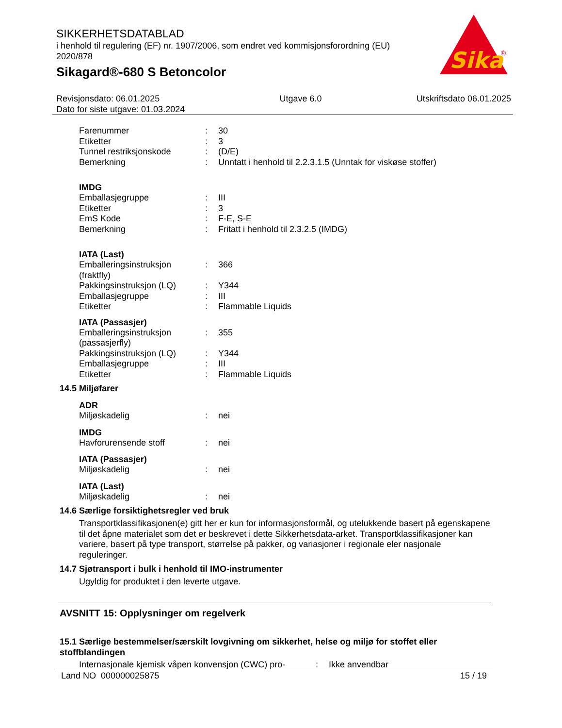SIKKERHETSDATABLAD
i henhold til regulering (EF) nr. 1907/2006, som endret ved kommisjonsforordning (EU) 2020/878
Sikagard®-680 S Betoncolor
Sika
®
Revisjonsdato: 06.01.2025
Dato for siste utgave: 01.03.2024
Utgave 6.0 Utskriftsdato 06.01.2025
Farenummer: 30
Etiketter: 3
Tunnel restriksjonskode: (D/E)
Bemerkning: Unntatt i henhold til 2.2.3.1.5 (Unntak for viskøse stoffer)
IMDG
Emballasjegruppe: III
Etiketter: 3
EmS Kode: F-E, S-E
Bemerkning: Fritatt i henhold til 2.3.2.5 (IMDG)
IATA (Last)
Emballeringsinstruksjon (fraktfly): 366
Pakkingsinstruksjon (LQ): Y344
Emballasjegruppe: III
Etiketter: Flammable Liquids
IATA (Passasjer)
Emballeringsinstruksjon (passasjerfly): 355
Pakkingsinstruksjon (LQ): Y344
Emballasjegruppe: III
Etiketter: Flammable Liquids
14.5 Miljøfarer
ADR
Miljøskadelig: nei
IMDG
Havforurensende stoff: nei
IATA (Passasjer)
Miljøskadelig: nei
IATA (Last)
Miljøskadelig: nei
14.6 Særlige forsiktighetsregler ved bruk
Transportklassifikasjonen(e) gitt her er kun for informasjonsformål, og utelukkende basert på egenskapene til det åpne materialet som det er beskrevet i dette Sikkerhetsdata-arket. Transportklassifikasjoner kan variere, basert på type transport, størrelse på pakker, og variasjoner i regionale eler nasjonale reguleringer.
14.7 Sjøtransport i bulk i henhold til IMO-instrumenter
Ugyldig for produktet i den leverte utgave.
AVSNITT 15: Opplysninger om regelverk
15.1 Særlige bestemmelser/særskilt lovgivning om sikkerhet, helse og miljø for stoffet eller stoffblandingen
Internasjonale kjemisk våpen konvensjon (CWC) pro-: Ikke anvendbar
Land NO 000000025875 15 / 19